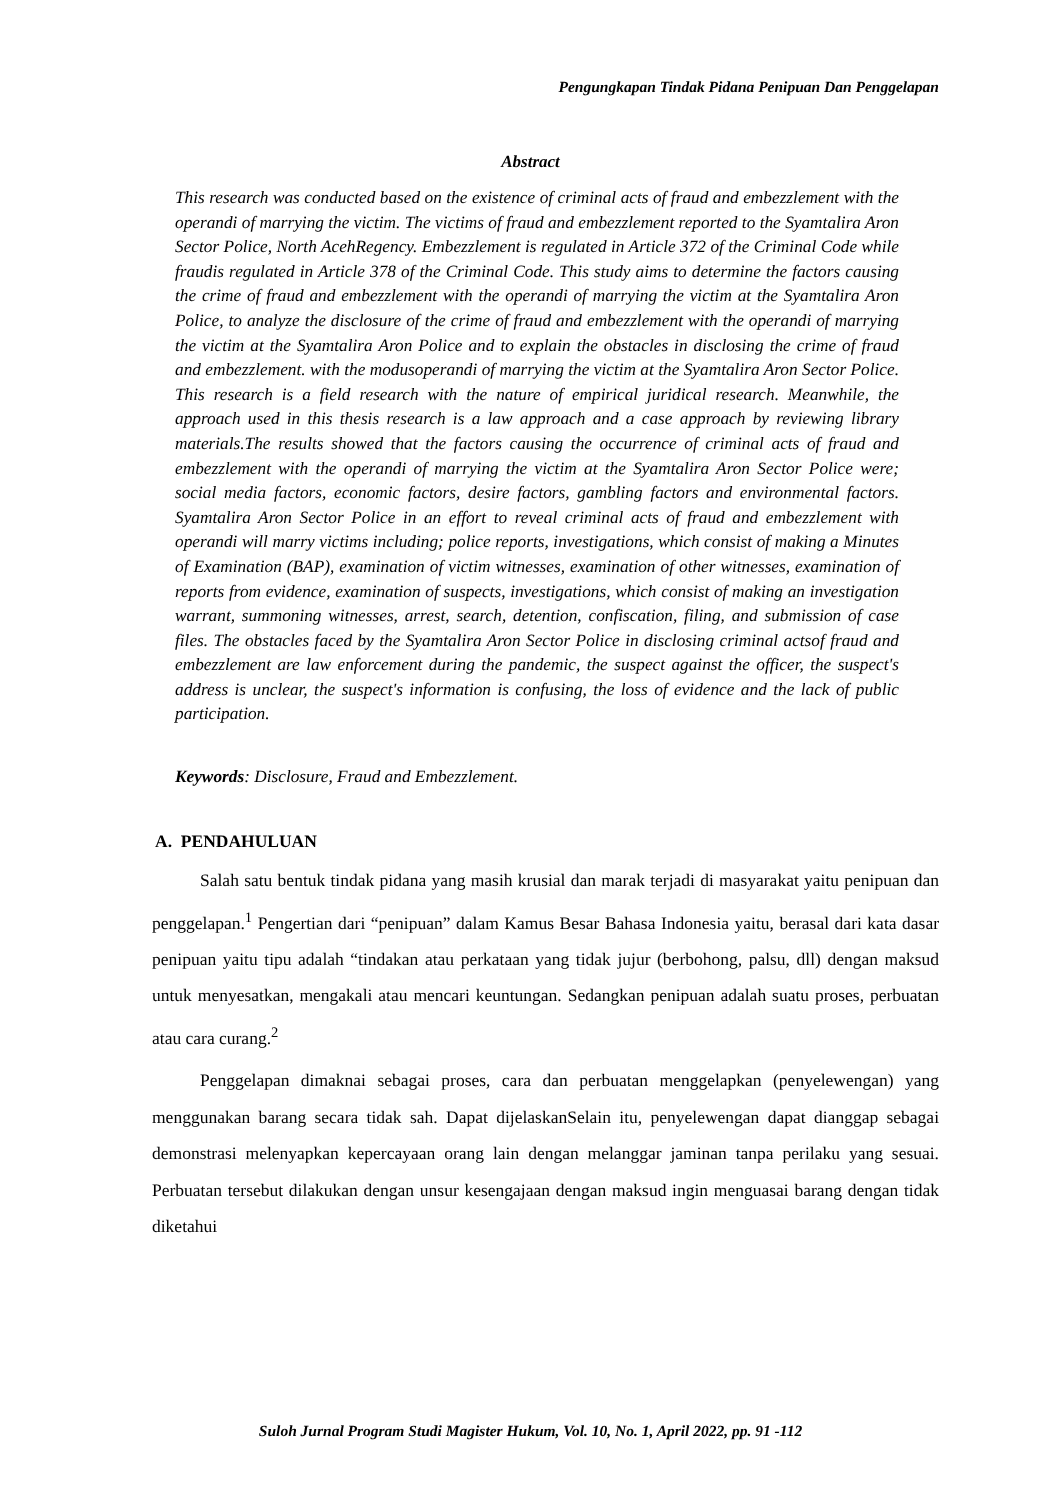Pengungkapan Tindak Pidana Penipuan Dan Penggelapan
Abstract
This research was conducted based on the existence of criminal acts of fraud and embezzlement with the operandi of marrying the victim. The victims of fraud and embezzlement reported to the Syamtalira Aron Sector Police, North AcehRegency. Embezzlement is regulated in Article 372 of the Criminal Code while fraudis regulated in Article 378 of the Criminal Code. This study aims to determine the factors causing the crime of fraud and embezzlement with the operandi of marrying the victim at the Syamtalira Aron Police, to analyze the disclosure of the crime of fraud and embezzlement with the operandi of marrying the victim at the Syamtalira Aron Police and to explain the obstacles in disclosing the crime of fraud and embezzlement. with the modusoperandi of marrying the victim at the Syamtalira Aron Sector Police. This research is a field research with the nature of empirical juridical research. Meanwhile, the approach used in this thesis research is a law approach and a case approach by reviewing library materials.The results showed that the factors causing the occurrence of criminal acts of fraud and embezzlement with the operandi of marrying the victim at the Syamtalira Aron Sector Police were; social media factors, economic factors, desire factors, gambling factors and environmental factors. Syamtalira Aron Sector Police in an effort to reveal criminal acts of fraud and embezzlement with operandi will marry victims including; police reports, investigations, which consist of making a Minutes of Examination (BAP), examination of victim witnesses, examination of other witnesses, examination of reports from evidence, examination of suspects, investigations, which consist of making an investigation warrant, summoning witnesses, arrest, search, detention, confiscation, filing, and submission of case files. The obstacles faced by the Syamtalira Aron Sector Police in disclosing criminal actsof fraud and embezzlement are law enforcement during the pandemic, the suspect against the officer, the suspect's address is unclear, the suspect's information is confusing, the loss of evidence and the lack of public participation.
Keywords: Disclosure, Fraud and Embezzlement.
A. PENDAHULUAN
Salah satu bentuk tindak pidana yang masih krusial dan marak terjadi di masyarakat yaitu penipuan dan penggelapan.<sup>1</sup> Pengertian dari “penipuan” dalam Kamus Besar Bahasa Indonesia yaitu, berasal dari kata dasar penipuan yaitu tipu adalah “tindakan atau perkataan yang tidak jujur (berbohong, palsu, dll) dengan maksud untuk menyesatkan, mengakali atau mencari keuntungan. Sedangkan penipuan adalah suatu proses, perbuatan atau cara curang.<sup>2</sup>
Penggelapan dimaknai sebagai proses, cara dan perbuatan menggelapkan (penyelewengan) yang menggunakan barang secara tidak sah. Dapat dijelaskanSelain itu, penyelewengan dapat dianggap sebagai demonstrasi melenyapkan kepercayaan orang lain dengan melanggar jaminan tanpa perilaku yang sesuai. Perbuatan tersebut dilakukan dengan unsur kesengajaan dengan maksud ingin menguasai barang dengan tidak diketahui
Suloh Jurnal Program Studi Magister Hukum, Vol. 10, No. 1, April 2022, pp. 91 -112